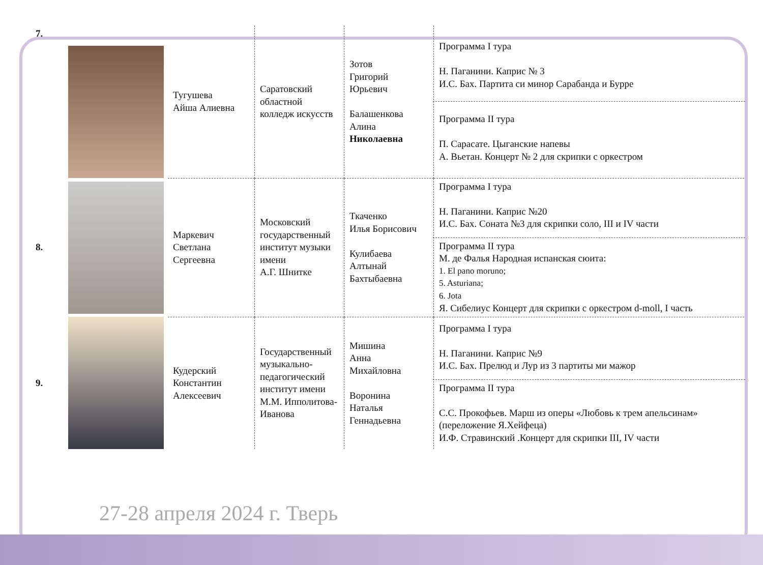| 7. | | Тугушева Айша Алиевна | Саратовский областной колледж искусств | Зотов Григорий Юрьевич Балашенкова Алина Николаевна | Программа I тура Н. Паганини. Каприс № 3 И.С. Бах. Партита си минор Сарабанда и Бурре Программа II тура П. Сарасате. Цыганские напевы А. Вьетан. Концерт № 2 для скрипки с оркестром |
| 8. | | Маркевич Светлана Сергеевна | Московский государственный институт музыки имени А.Г. Шнитке | Ткаченко Илья Борисович Кулибаева Алтынай Бахтыбаевна | Программа I тура Н. Паганини. Каприс №20 И.С. Бах. Соната №3 для скрипки соло, III и IV части Программа II тура М. де Фалья Народная испанская сюита: 1. El pano moruno; 5. Asturiana; 6. Jota Я. Сибелиус Концерт для скрипки с оркестром d-moll, I часть |
| 9. | | Кудерский Константин Алексеевич | Государственный музыкально-педагогический институт имени М.М. Ипполитова-Иванова | Мишина Анна Михайловна Воронина Наталья Геннадьевна | Программа I тура Н. Паганини. Каприс №9 И.С. Бах. Прелюд и Луp из 3 партиты ми мажор Программа II тура С.С. Прокофьев. Марш из оперы «Любовь к трем апельсинам» (переложение Я.Хейфеца) И.Ф. Стравинский .Концерт для скрипки III, IV части |
27-28 апреля 2024 г. Тверь